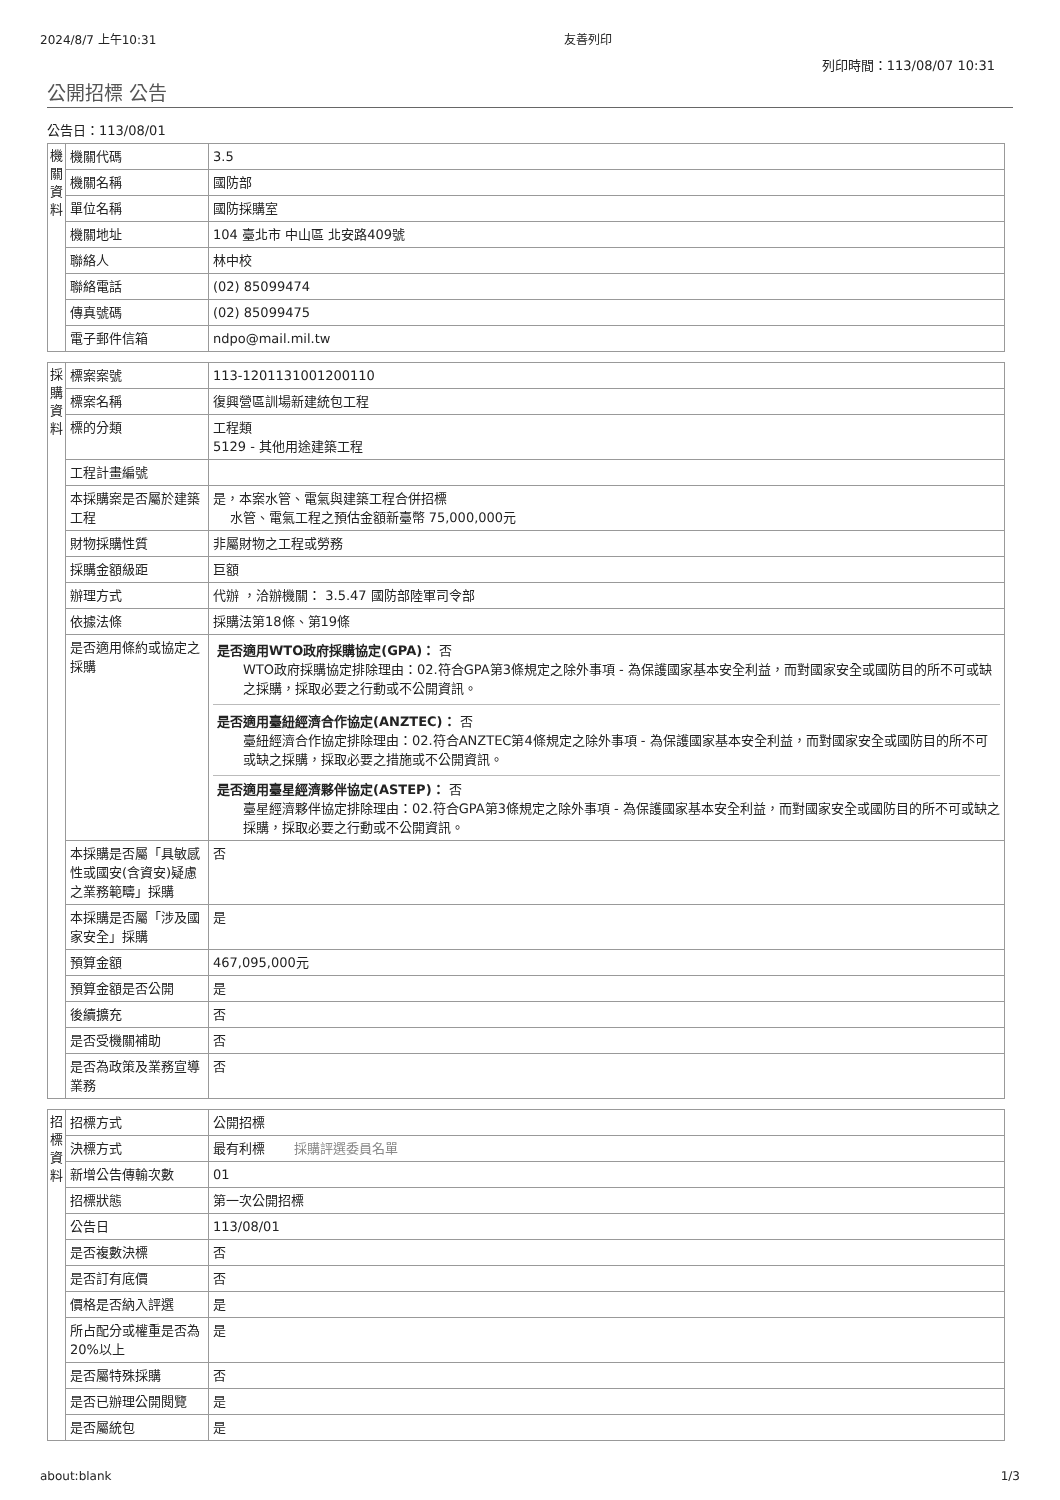2024/8/7 上午10:31 友善列印
列印時間：113/08/07 10:31
公開招標 公告
公告日：113/08/01
| 機關資料 | 機關代碼 | 3.5 |
| | 機關名稱 | 國防部 |
| | 單位名稱 | 國防採購室 |
| | 機關地址 | 104 臺北市 中山區 北安路409號 |
| | 聯絡人 | 林中校 |
| | 聯絡電話 | (02) 85099474 |
| | 傳真號碼 | (02) 85099475 |
| | 電子郵件信箱 | ndpo@mail.mil.tw |
| 採購資料 | 標案案號 | 113-1201131001200110 |
| | 標案名稱 | 復興營區訓場新建統包工程 |
| | 標的分類 | 工程類 5129 - 其他用途建築工程 |
| | 工程計畫編號 | |
| | 本採購案是否屬於建築工程 | 是，本案水管、電氣與建築工程合併招標 水管、電氣工程之預估金額新臺幣 75,000,000元 |
| | 財物採購性質 | 非屬財物之工程或勞務 |
| | 採購金額級距 | 巨額 |
| | 辦理方式 | 代辦 ，洽辦機關： 3.5.47 國防部陸軍司令部 |
| | 依據法條 | 採購法第18條、第19條 |
| | 是否適用條約或協定之採購 | 是否適用WTO政府採購協定(GPA)： 否 WTO政府採購協定排除理由：02.符合GPA第3條規定之除外事項 - 為保護國家基本安全利益，而對國家安全或國防目的所不可或缺之採購，採取必要之行動或不公開資訊。 是否適用臺紐經濟合作協定(ANZTEC)： 否 臺紐經濟合作協定排除理由：02.符合ANZTEC第4條規定之除外事項 - 為保護國家基本安全利益，而對國家安全或國防目的所不可或缺之採購，採取必要之措施或不公開資訊。 是否適用臺星經濟夥伴協定(ASTEP)： 否 臺星經濟夥伴協定排除理由：02.符合GPA第3條規定之除外事項 - 為保護國家基本安全利益，而對國家安全或國防目的所不可或缺之採購，採取必要之行動或不公開資訊。 |
| | 本採購是否屬「具敏感性或國安(含資安)疑慮之業務範疇」採購 | 否 |
| | 本採購是否屬「涉及國家安全」採購 | 是 |
| | 預算金額 | 467,095,000元 |
| | 預算金額是否公開 | 是 |
| | 後續擴充 | 否 |
| | 是否受機關補助 | 否 |
| | 是否為政策及業務宣導業務 | 否 |
| 招標資料 | 招標方式 | 公開招標 |
| | 決標方式 | 最有利標 採購評選委員名單 |
| | 新增公告傳輸次數 | 01 |
| | 招標狀態 | 第一次公開招標 |
| | 公告日 | 113/08/01 |
| | 是否複數決標 | 否 |
| | 是否訂有底價 | 否 |
| | 價格是否納入評選 | 是 |
| | 所占配分或權重是否為20%以上 | 是 |
| | 是否屬特殊採購 | 否 |
| | 是否已辦理公開閱覽 | 是 |
| | 是否屬統包 | 是 |
about:blank 1/3